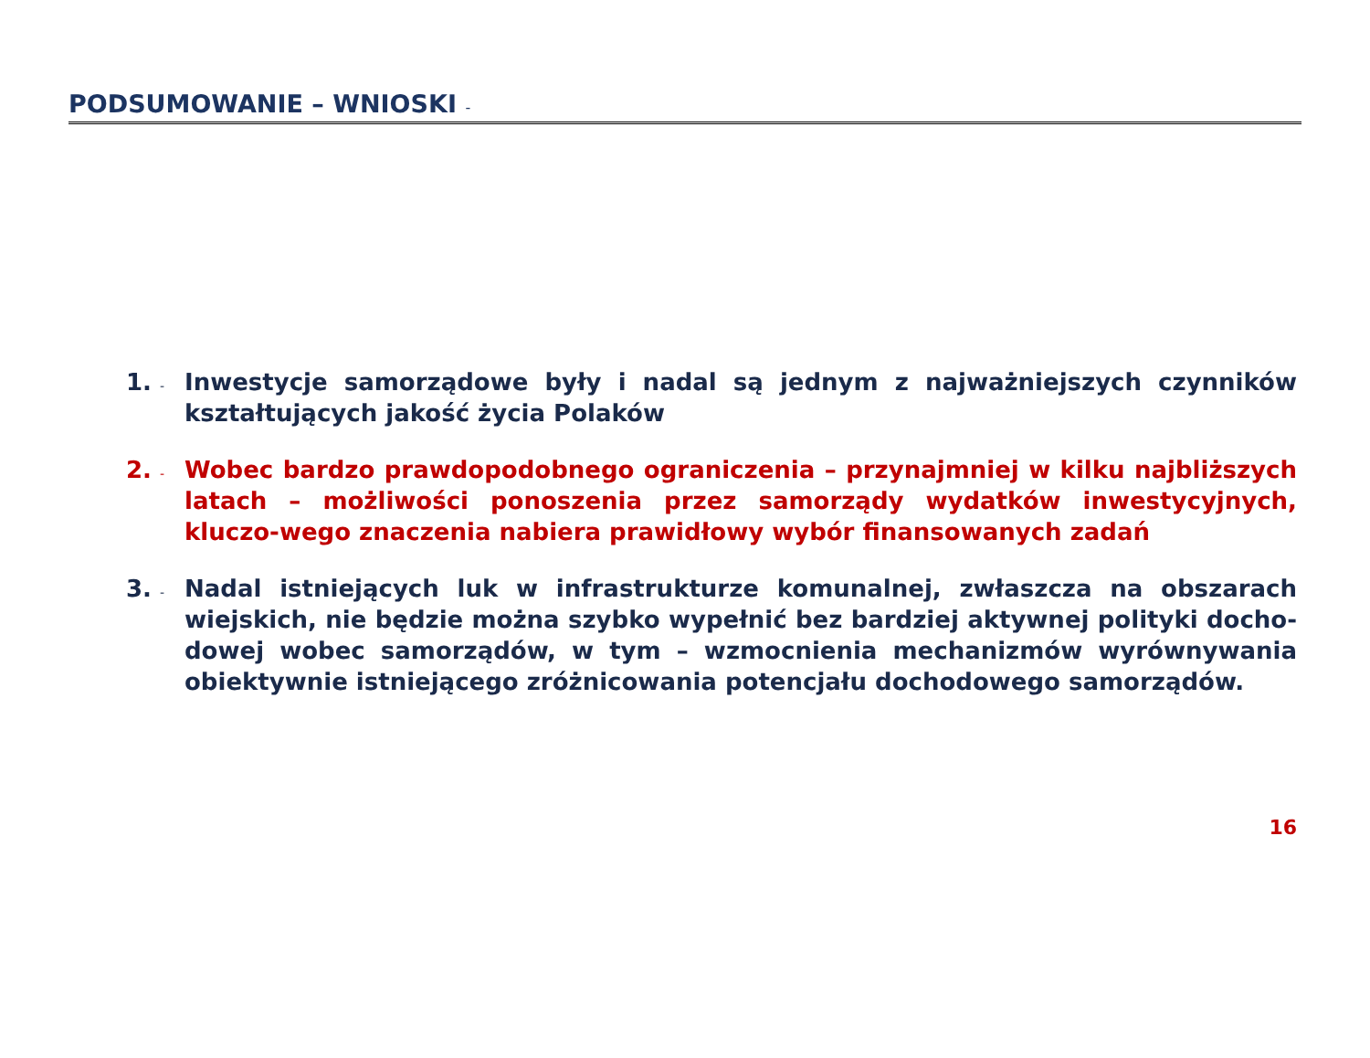PODSUMOWANIE – WNIOSKI -
1. -
Inwestycje samorządowe były i nadal są jednym z najważniejszych czynników kształtujących jakość życia Polaków
2. -
Wobec bardzo prawdopodobnego ograniczenia – przynajmniej w kilku najbliższych latach – możliwości ponoszenia przez samorządy wydatków inwestycyjnych, kluczo-wego znaczenia nabiera prawidłowy wybór finansowanych zadań
3. -
Nadal istniejących luk w infrastrukturze komunalnej, zwłaszcza na obszarach wiejskich, nie będzie można szybko wypełnić bez bardziej aktywnej polityki docho-dowej wobec samorządów, w tym – wzmocnienia mechanizmów wyrównywania obiektywnie istniejącego zróżnicowania potencjału dochodowego samorządów.
16